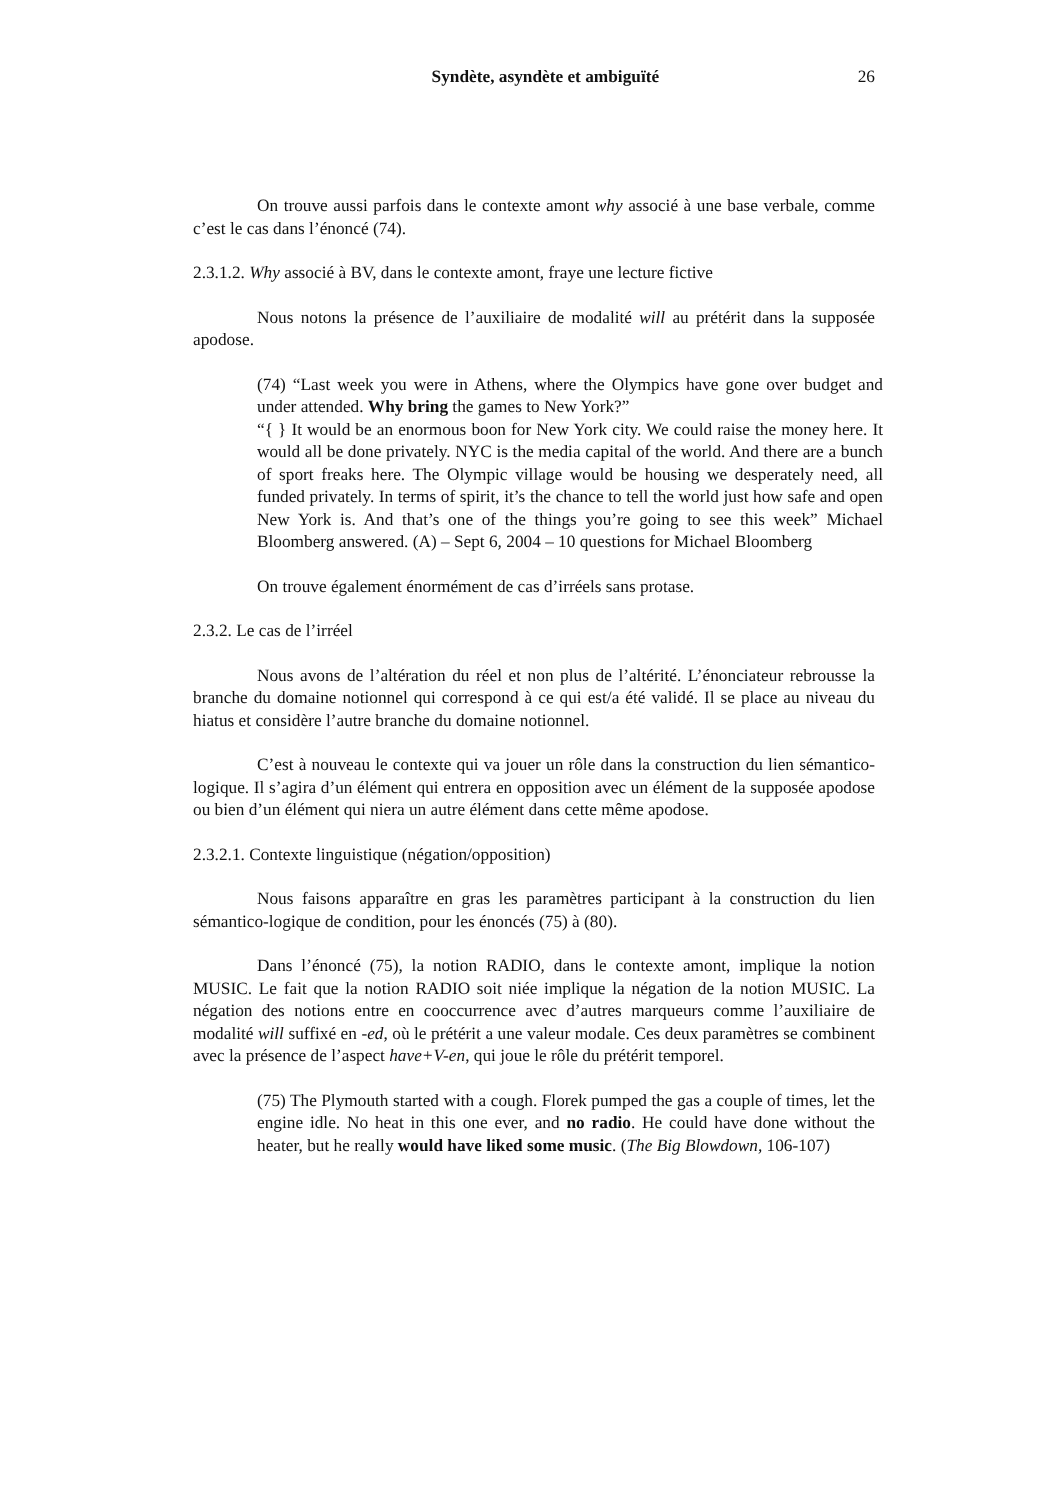Syndète, asyndète et ambiguïté 26
On trouve aussi parfois dans le contexte amont why associé à une base verbale, comme c’est le cas dans l’énoncé (74).
2.3.1.2. Why associé à BV, dans le contexte amont, fraye une lecture fictive
Nous notons la présence de l’auxiliaire de modalité will au prétérit dans la supposée apodose.
(74) “Last week you were in Athens, where the Olympics have gone over budget and under attended. Why bring the games to New York?”
“{ } It would be an enormous boon for New York city. We could raise the money here. It would all be done privately. NYC is the media capital of the world. And there are a bunch of sport freaks here. The Olympic village would be housing we desperately need, all funded privately. In terms of spirit, it’s the chance to tell the world just how safe and open New York is. And that’s one of the things you’re going to see this week” Michael Bloomberg answered. (A) – Sept 6, 2004 – 10 questions for Michael Bloomberg
On trouve également énormément de cas d’irréels sans protase.
2.3.2. Le cas de l’irréel
Nous avons de l’altération du réel et non plus de l’altérité. L’énonciateur rebrousse la branche du domaine notionnel qui correspond à ce qui est/a été validé. Il se place au niveau du hiatus et considère l’autre branche du domaine notionnel.
C’est à nouveau le contexte qui va jouer un rôle dans la construction du lien sémantico-logique. Il s’agira d’un élément qui entrera en opposition avec un élément de la supposée apodose ou bien d’un élément qui niera un autre élément dans cette même apodose.
2.3.2.1. Contexte linguistique (négation/opposition)
Nous faisons apparaître en gras les paramètres participant à la construction du lien sémantico-logique de condition, pour les énoncés (75) à (80).
Dans l’énoncé (75), la notion RADIO, dans le contexte amont, implique la notion MUSIC. Le fait que la notion RADIO soit niée implique la négation de la notion MUSIC. La négation des notions entre en cooccurrence avec d’autres marqueurs comme l’auxiliaire de modalité will suffixé en -ed, où le prétérit a une valeur modale. Ces deux paramètres se combinent avec la présence de l’aspect have+V-en, qui joue le rôle du prétérit temporel.
(75) The Plymouth started with a cough. Florek pumped the gas a couple of times, let the engine idle. No heat in this one ever, and no radio. He could have done without the heater, but he really would have liked some music. (The Big Blowdown, 106-107)